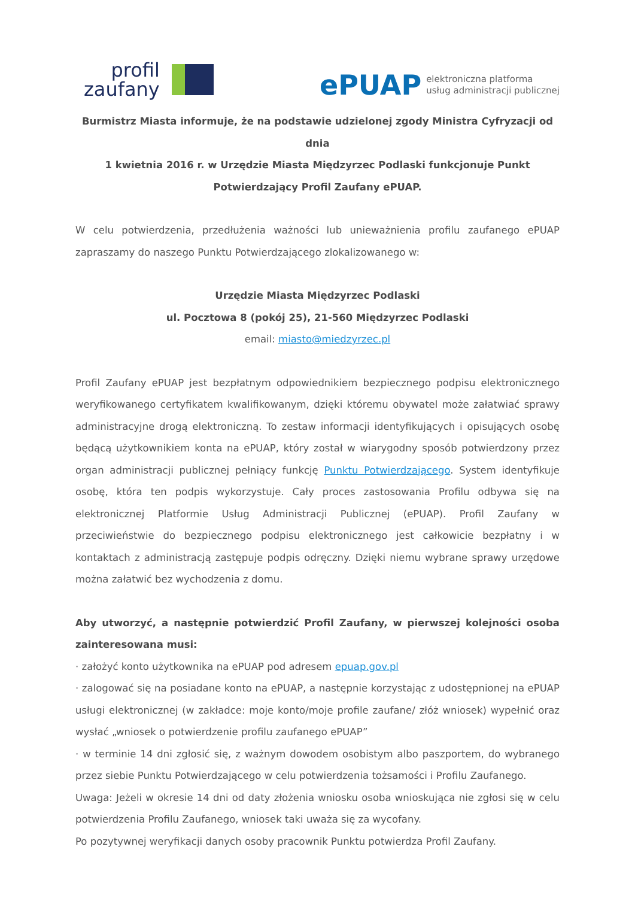profil
zaufany
ePUAP elektroniczna platforma
usług administracji publicznej
Burmistrz Miasta informuje, że na podstawie udzielonej zgody Ministra Cyfryzacji od dnia
1 kwietnia 2016 r. w Urzędzie Miasta Międzyrzec Podlaski funkcjonuje Punkt
Potwierdzający Profil Zaufany ePUAP.
W celu potwierdzenia, przedłużenia ważności lub unieważnienia profilu zaufanego ePUAP zapraszamy do naszego Punktu Potwierdzającego zlokalizowanego w:
Urzędzie Miasta Międzyrzec Podlaski
ul. Pocztowa 8 (pokój 25), 21-560 Międzyrzec Podlaski
email: miasto@miedzyrzec.pl
Profil Zaufany ePUAP jest bezpłatnym odpowiednikiem bezpiecznego podpisu elektronicznego weryfikowanego certyfikatem kwalifikowanym, dzięki któremu obywatel może załatwiać sprawy administracyjne drogą elektroniczną. To zestaw informacji identyfikujących i opisujących osobę będącą użytkownikiem konta na ePUAP, który został w wiarygodny sposób potwierdzony przez organ administracji publicznej pełniący funkcję Punktu Potwierdzającego. System identyfikuje osobę, która ten podpis wykorzystuje. Cały proces zastosowania Profilu odbywa się na elektronicznej Platformie Usług Administracji Publicznej (ePUAP). Profil Zaufany w przeciwieństwie do bezpiecznego podpisu elektronicznego jest całkowicie bezpłatny i w kontaktach z administracją zastępuje podpis odręczny. Dzięki niemu wybrane sprawy urzędowe można załatwić bez wychodzenia z domu.
Aby utworzyć, a następnie potwierdzić Profil Zaufany, w pierwszej kolejności osoba zainteresowana musi:
· założyć konto użytkownika na ePUAP pod adresem epuap.gov.pl
· zalogować się na posiadane konto na ePUAP, a następnie korzystając z udostępnionej na ePUAP usługi elektronicznej (w zakładce: moje konto/moje profile zaufane/ złóż wniosek) wypełnić oraz wysłać „wniosek o potwierdzenie profilu zaufanego ePUAP”
· w terminie 14 dni zgłosić się, z ważnym dowodem osobistym albo paszportem, do wybranego przez siebie Punktu Potwierdzającego w celu potwierdzenia tożsamości i Profilu Zaufanego.
Uwaga: Jeżeli w okresie 14 dni od daty złożenia wniosku osoba wnioskująca nie zgłosi się w celu potwierdzenia Profilu Zaufanego, wniosek taki uważa się za wycofany.
Po pozytywnej weryfikacji danych osoby pracownik Punktu potwierdza Profil Zaufany.